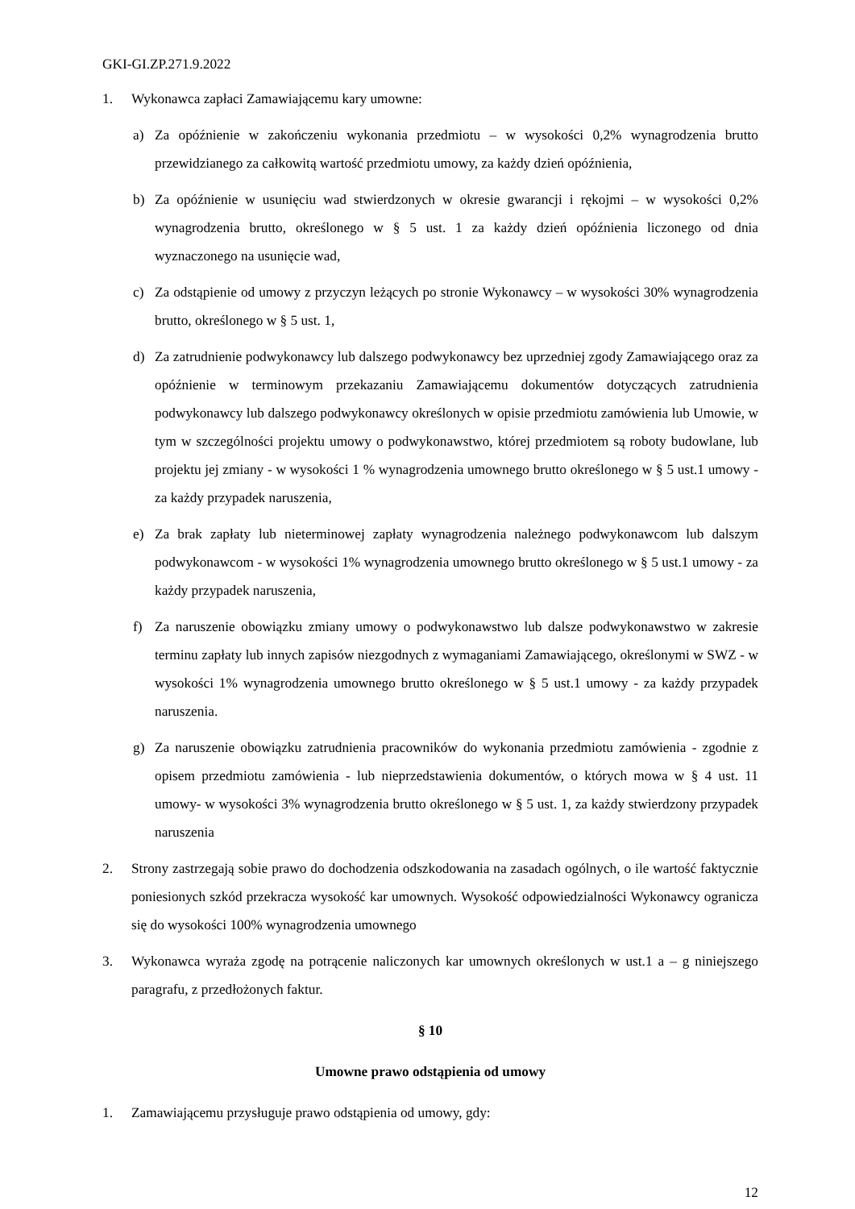GKI-GI.ZP.271.9.2022
1. Wykonawca zapłaci Zamawiającemu kary umowne:
a) Za opóźnienie w zakończeniu wykonania przedmiotu – w wysokości 0,2% wynagrodzenia brutto przewidzianego za całkowitą wartość przedmiotu umowy, za każdy dzień opóźnienia,
b) Za opóźnienie w usunięciu wad stwierdzonych w okresie gwarancji i rękojmi – w wysokości 0,2% wynagrodzenia brutto, określonego w § 5 ust. 1 za każdy dzień opóźnienia liczonego od dnia wyznaczonego na usunięcie wad,
c) Za odstąpienie od umowy z przyczyn leżących po stronie Wykonawcy – w wysokości 30% wynagrodzenia brutto, określonego w § 5 ust. 1,
d) Za zatrudnienie podwykonawcy lub dalszego podwykonawcy bez uprzedniej zgody Zamawiającego oraz za opóźnienie w terminowym przekazaniu Zamawiającemu dokumentów dotyczących zatrudnienia podwykonawcy lub dalszego podwykonawcy określonych w opisie przedmiotu zamówienia lub Umowie, w tym w szczególności projektu umowy o podwykonawstwo, której przedmiotem są roboty budowlane, lub projektu jej zmiany - w wysokości 1 % wynagrodzenia umownego brutto określonego w § 5 ust.1 umowy - za każdy przypadek naruszenia,
e) Za brak zapłaty lub nieterminowej zapłaty wynagrodzenia należnego podwykonawcom lub dalszym podwykonawcom - w wysokości 1% wynagrodzenia umownego brutto określonego w § 5 ust.1 umowy - za każdy przypadek naruszenia,
f) Za naruszenie obowiązku zmiany umowy o podwykonawstwo lub dalsze podwykonawstwo w zakresie terminu zapłaty lub innych zapisów niezgodnych z wymaganiami Zamawiającego, określonymi w SWZ - w wysokości 1% wynagrodzenia umownego brutto określonego w § 5 ust.1 umowy - za każdy przypadek naruszenia.
g) Za naruszenie obowiązku zatrudnienia pracowników do wykonania przedmiotu zamówienia - zgodnie z opisem przedmiotu zamówienia - lub nieprzedstawienia dokumentów, o których mowa w § 4 ust. 11 umowy- w wysokości 3% wynagrodzenia brutto określonego w § 5 ust. 1, za każdy stwierdzony przypadek naruszenia
2. Strony zastrzegają sobie prawo do dochodzenia odszkodowania na zasadach ogólnych, o ile wartość faktycznie poniesionych szkód przekracza wysokość kar umownych. Wysokość odpowiedzialności Wykonawcy ogranicza się do wysokości 100% wynagrodzenia umownego
3. Wykonawca wyraża zgodę na potrącenie naliczonych kar umownych określonych w ust.1 a – g niniejszego paragrafu, z przedłożonych faktur.
§ 10
Umowne prawo odstąpienia od umowy
1. Zamawiającemu przysługuje prawo odstąpienia od umowy, gdy:
12